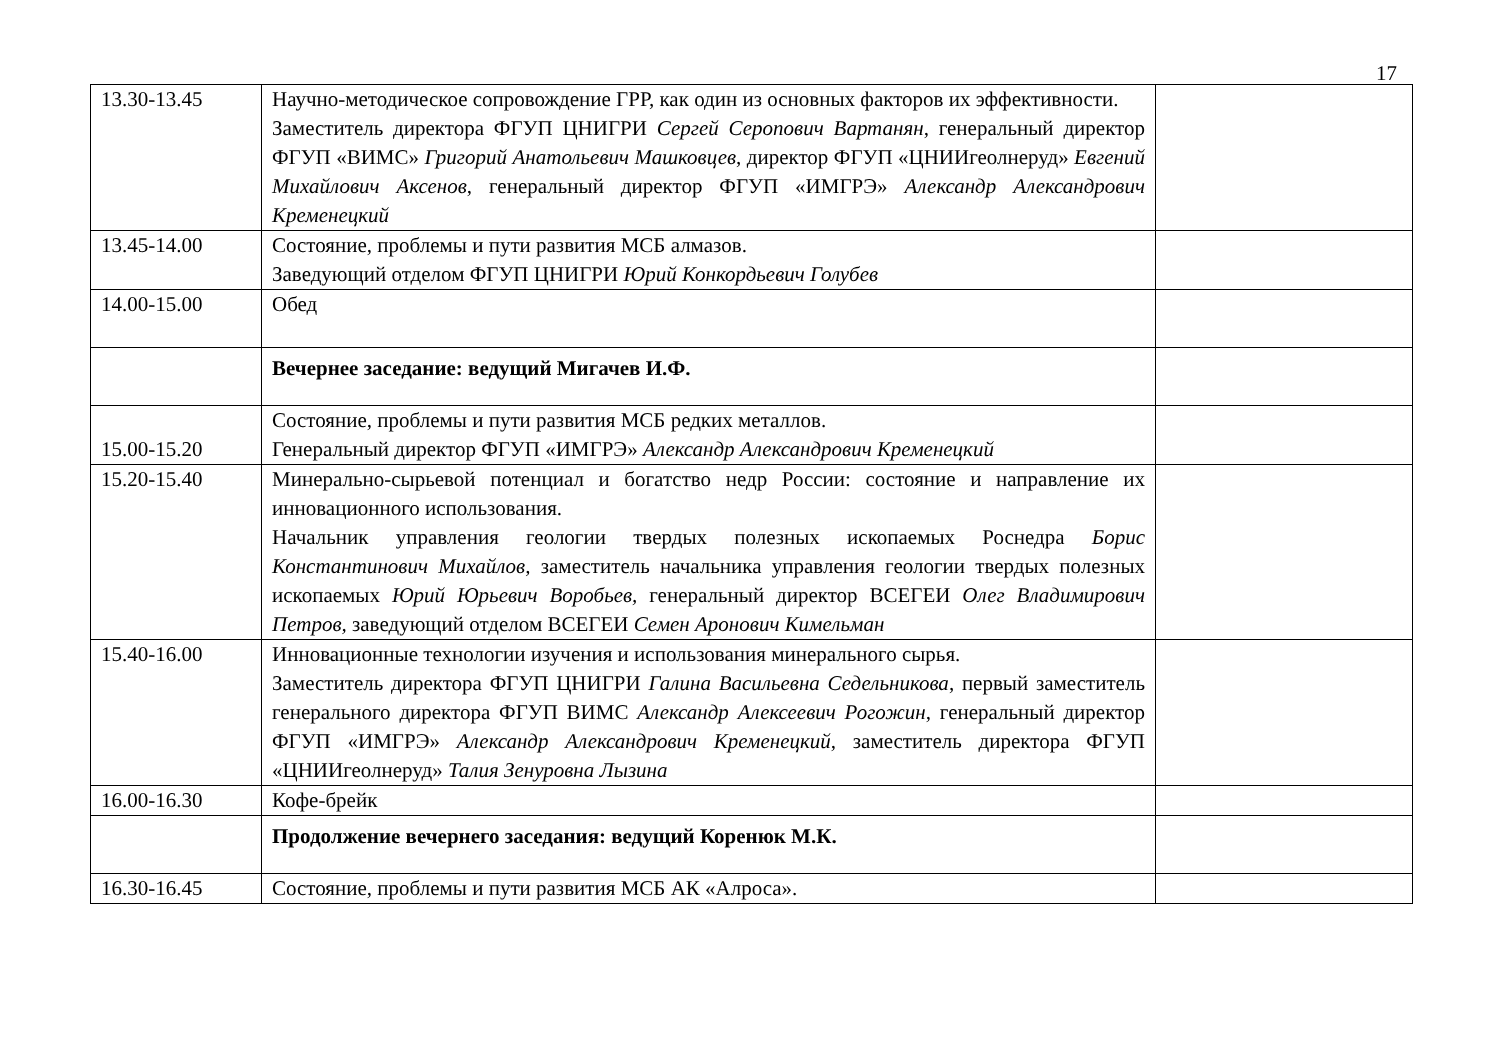17
| 13.30-13.45 | Научно-методическое сопровождение ГРР, как один из основных факторов их эффективности. Заместитель директора ФГУП ЦНИГРИ Сергей Серопович Вартанян , генеральный директор ФГУП «ВИМС» Григорий Анатольевич Машковцев , директор ФГУП «ЦНИИгеолнеруд» Евгений Михайлович Аксенов , генеральный директор ФГУП «ИМГРЭ» Александр Александрович Кременецкий | |
| 13.45-14.00 | Состояние, проблемы и пути развития МСБ алмазов. Заведующий отделом ФГУП ЦНИГРИ Юрий Конкордьевич Голубев | |
| 14.00-15.00 | Обед | |
| | Вечернее заседание: ведущий Мигачев И.Ф. | |
| 15.00-15.20 | Состояние, проблемы и пути развития МСБ редких металлов. Генеральный директор ФГУП «ИМГРЭ» Александр Александрович Кременецкий | |
| 15.20-15.40 | Минерально-сырьевой потенциал и богатство недр России: состояние и направление их инновационного использования. Начальник управления геологии твердых полезных ископаемых Роснедра Борис Константинович Михайлов, заместитель начальника управления геологии твердых полезных ископаемых Юрий Юрьевич Воробьев, генеральный директор ВСЕГЕИ Олег Владимирович Петров, заведующий отделом ВСЕГЕИ Семен Аронович Кимельман | |
| 15.40-16.00 | Инновационные технологии изучения и использования минерального сырья. Заместитель директора ФГУП ЦНИГРИ Галина Васильевна Седельникова , первый заместитель генерального директора ФГУП ВИМС Александр Алексеевич Рогожин , генеральный директор ФГУП «ИМГРЭ» Александр Александрович Кременецкий , заместитель директора ФГУП «ЦНИИгеолнеруд» Талия Зенуровна Лызина | |
| 16.00-16.30 | Кофе-брейк | |
| | Продолжение вечернего заседания: ведущий Коренюк М.К. | |
| 16.30-16.45 | Состояние, проблемы и пути развития МСБ АК «Алроса». | |